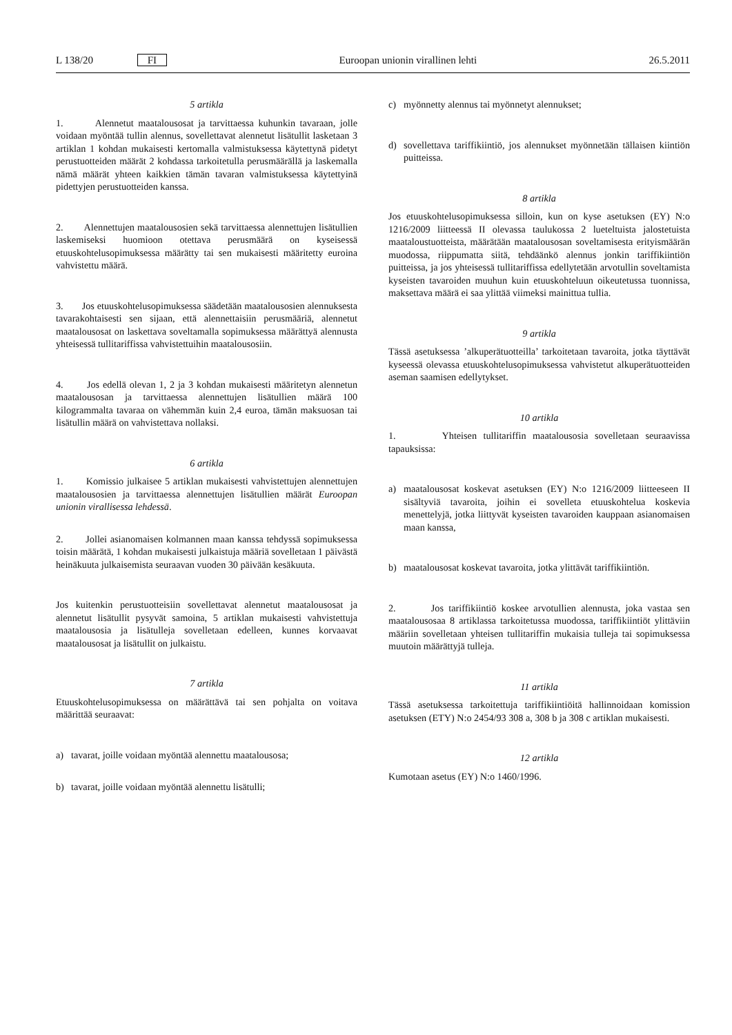L 138/20 FI Euroopan unionin virallinen lehti 26.5.2011
5 artikla
1. Alennetut maatalousosat ja tarvittaessa kuhunkin tavaraan, jolle voidaan myöntää tullin alennus, sovellettavat alennetut lisätullit lasketaan 3 artiklan 1 kohdan mukaisesti kertomalla valmistuksessa käytettynä pidetyt perustuotteiden määrät 2 kohdassa tarkoitetulla perusmäärällä ja laskemalla nämä määrät yhteen kaikkien tämän tavaran valmistuksessa käytettyinä pidettyjen perustuotteiden kanssa.
2. Alennettujen maatalousosien sekä tarvittaessa alennettujen lisätullien laskemiseksi huomioon otettava perusmäärä on kyseisessä etuuskohtelusopimuksessa määrätty tai sen mukaisesti määritetty euroina vahvistettu määrä.
3. Jos etuuskohtelusopimuksessa säädetään maatalousosien alennuksesta tavarakohtaisesti sen sijaan, että alennettaisiin perusmääriä, alennetut maatalousosat on laskettava soveltamalla sopimuksessa määrättyä alennusta yhteisessä tullitariffissa vahvistettuihin maatalousosiin.
4. Jos edellä olevan 1, 2 ja 3 kohdan mukaisesti määritetyn alennetun maatalousosan ja tarvittaessa alennettujen lisätullien määrä 100 kilogrammalta tavaraa on vähemmän kuin 2,4 euroa, tämän maksuosan tai lisätullin määrä on vahvistettava nollaksi.
6 artikla
1. Komissio julkaisee 5 artiklan mukaisesti vahvistettujen alennettujen maatalousosien ja tarvittaessa alennettujen lisätullien määrät Euroopan unionin virallisessa lehdessä.
2. Jollei asianomaisen kolmannen maan kanssa tehdyssä sopimuksessa toisin määrätä, 1 kohdan mukaisesti julkaistuja määriä sovelletaan 1 päivästä heinäkuuta julkaisemista seuraavan vuoden 30 päivään kesäkuuta.
Jos kuitenkin perustuotteisiin sovellettavat alennetut maatalousosat ja alennetut lisätullit pysyvät samoina, 5 artiklan mukaisesti vahvistettuja maatalousosia ja lisätulleja sovelletaan edelleen, kunnes korvaavat maatalousosat ja lisätullit on julkaistu.
7 artikla
Etuuskohtelusopimuksessa on määrättävä tai sen pohjalta on voitava määrittää seuraavat:
a) tavarat, joille voidaan myöntää alennettu maatalousosa;
b) tavarat, joille voidaan myöntää alennettu lisätulli;
c) myönnetty alennus tai myönnetyt alennukset;
d) sovellettava tariffikiintiö, jos alennukset myönnetään tällaisen kiintiön puitteissa.
8 artikla
Jos etuuskohtelusopimuksessa silloin, kun on kyse asetuksen (EY) N:o 1216/2009 liitteessä II olevassa taulukossa 2 lueteltuista jalostetuista maataloustuotteista, määrätään maatalousosan soveltamisesta erityismäärän muodossa, riippumatta siitä, tehdäänkö alennus jonkin tariffikiintiön puitteissa, ja jos yhteisessä tullitariffissa edellytetään arvotullin soveltamista kyseisten tavaroiden muuhun kuin etuuskohteluun oikeutetussa tuonnissa, maksettava määrä ei saa ylittää viimeksi mainittua tullia.
9 artikla
Tässä asetuksessa ’alkuperätuotteilla’ tarkoitetaan tavaroita, jotka täyttävät kyseessä olevassa etuuskohtelusopimuksessa vahvistetut alkuperätuotteiden aseman saamisen edellytykset.
10 artikla
1. Yhteisen tullitariffin maatalousosia sovelletaan seuraavissa tapauksissa:
a) maatalousosat koskevat asetuksen (EY) N:o 1216/2009 liitteeseen II sisältyviä tavaroita, joihin ei sovelleta etuuskohtelua koskevia menettelyjä, jotka liittyvät kyseisten tavaroiden kauppaan asianomaisen maan kanssa,
b) maatalousosat koskevat tavaroita, jotka ylittävät tariffikiintiön.
2. Jos tariffikiintiö koskee arvotullien alennusta, joka vastaa sen maatalousosaa 8 artiklassa tarkoitetussa muodossa, tariffikiintiöt ylittäviin määriin sovelletaan yhteisen tullitariffin mukaisia tulleja tai sopimuksessa muutoin määrättyjä tulleja.
11 artikla
Tässä asetuksessa tarkoitettuja tariffikiintiöitä hallinnoidaan komission asetuksen (ETY) N:o 2454/93 308 a, 308 b ja 308 c artiklan mukaisesti.
12 artikla
Kumotaan asetus (EY) N:o 1460/1996.